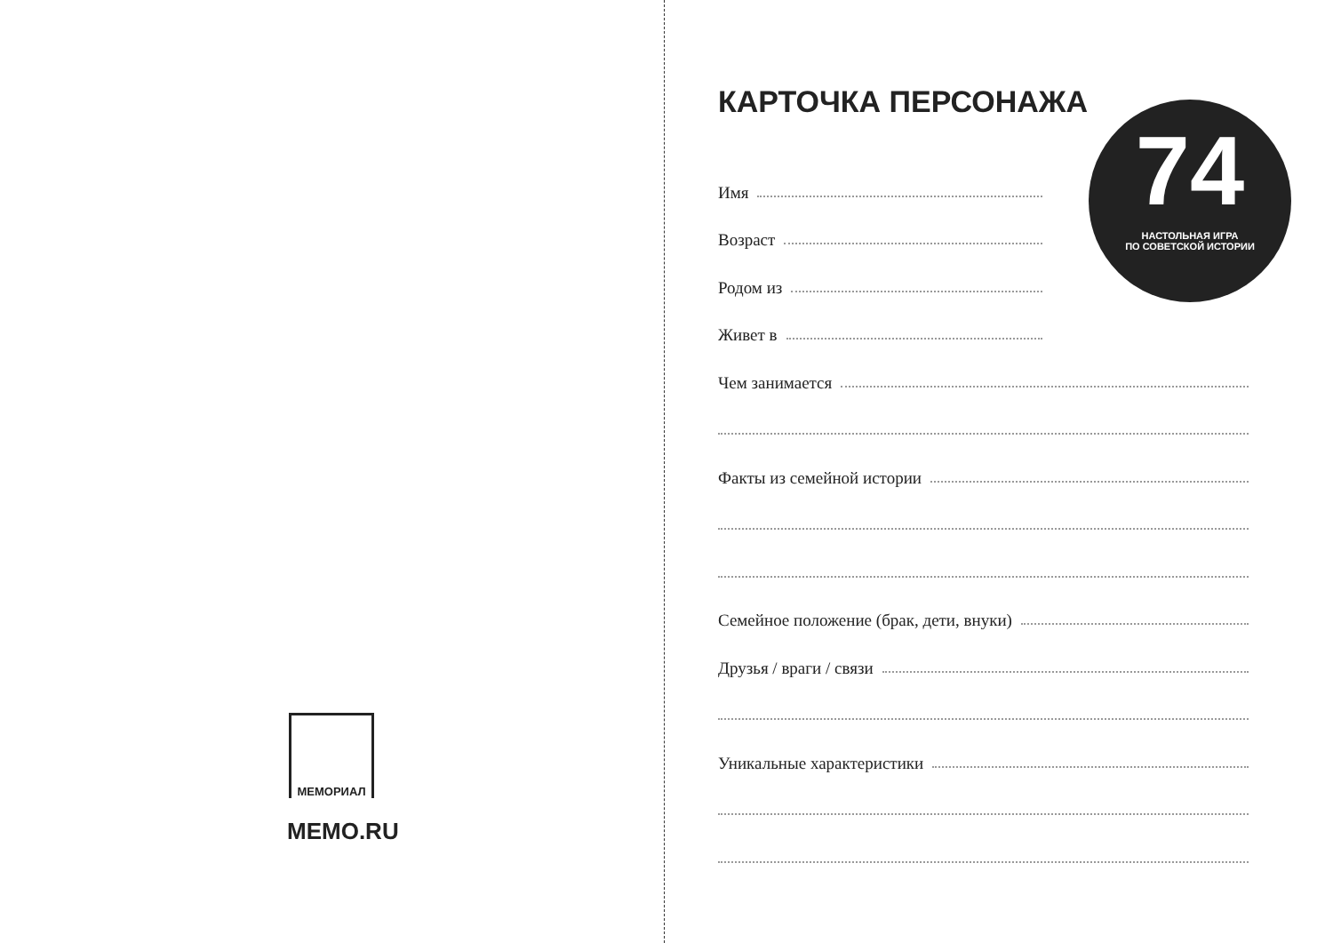МЕМОРИАЛ
MEMO.RU
КАРТОЧКА ПЕРСОНАЖА
Имя
Возраст
Родом из
Живет в
Чем занимается
Факты из семейной истории
Семейное положение (брак, дети, внуки)
Друзья / враги / связи
Уникальные характеристики
74
НАСТОЛЬНАЯ ИГРА
ПО СОВЕТСКОЙ ИСТОРИИ